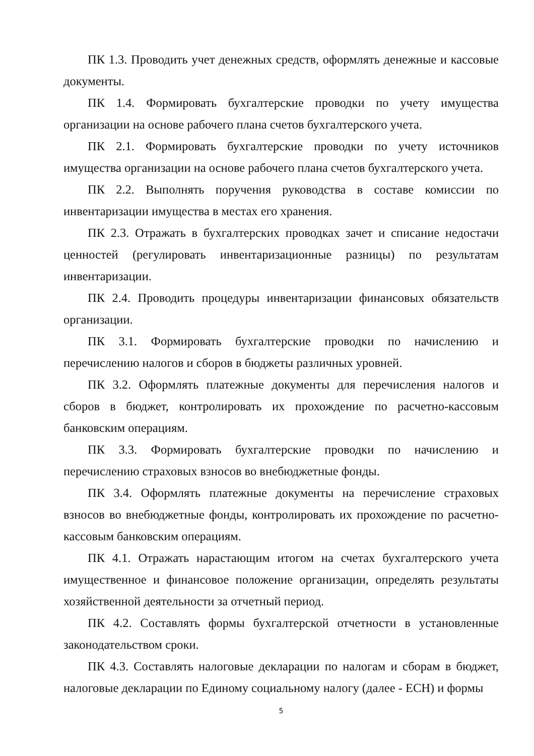ПК 1.3. Проводить учет денежных средств, оформлять денежные и кассовые документы.
ПК 1.4. Формировать бухгалтерские проводки по учету имущества организации на основе рабочего плана счетов бухгалтерского учета.
ПК 2.1. Формировать бухгалтерские проводки по учету источников имущества организации на основе рабочего плана счетов бухгалтерского учета.
ПК 2.2. Выполнять поручения руководства в составе комиссии по инвентаризации имущества в местах его хранения.
ПК 2.3. Отражать в бухгалтерских проводках зачет и списание недостачи ценностей (регулировать инвентаризационные разницы) по результатам инвентаризации.
ПК 2.4. Проводить процедуры инвентаризации финансовых обязательств организации.
ПК 3.1. Формировать бухгалтерские проводки по начислению и перечислению налогов и сборов в бюджеты различных уровней.
ПК 3.2. Оформлять платежные документы для перечисления налогов и сборов в бюджет, контролировать их прохождение по расчетно-кассовым банковским операциям.
ПК 3.3. Формировать бухгалтерские проводки по начислению и перечислению страховых взносов во внебюджетные фонды.
ПК 3.4. Оформлять платежные документы на перечисление страховых взносов во внебюджетные фонды, контролировать их прохождение по расчетно-кассовым банковским операциям.
ПК 4.1. Отражать нарастающим итогом на счетах бухгалтерского учета имущественное и финансовое положение организации, определять результаты хозяйственной деятельности за отчетный период.
ПК 4.2. Составлять формы бухгалтерской отчетности в установленные законодательством сроки.
ПК 4.3. Составлять налоговые декларации по налогам и сборам в бюджет, налоговые декларации по Единому социальному налогу (далее - ЕСН) и формы
5